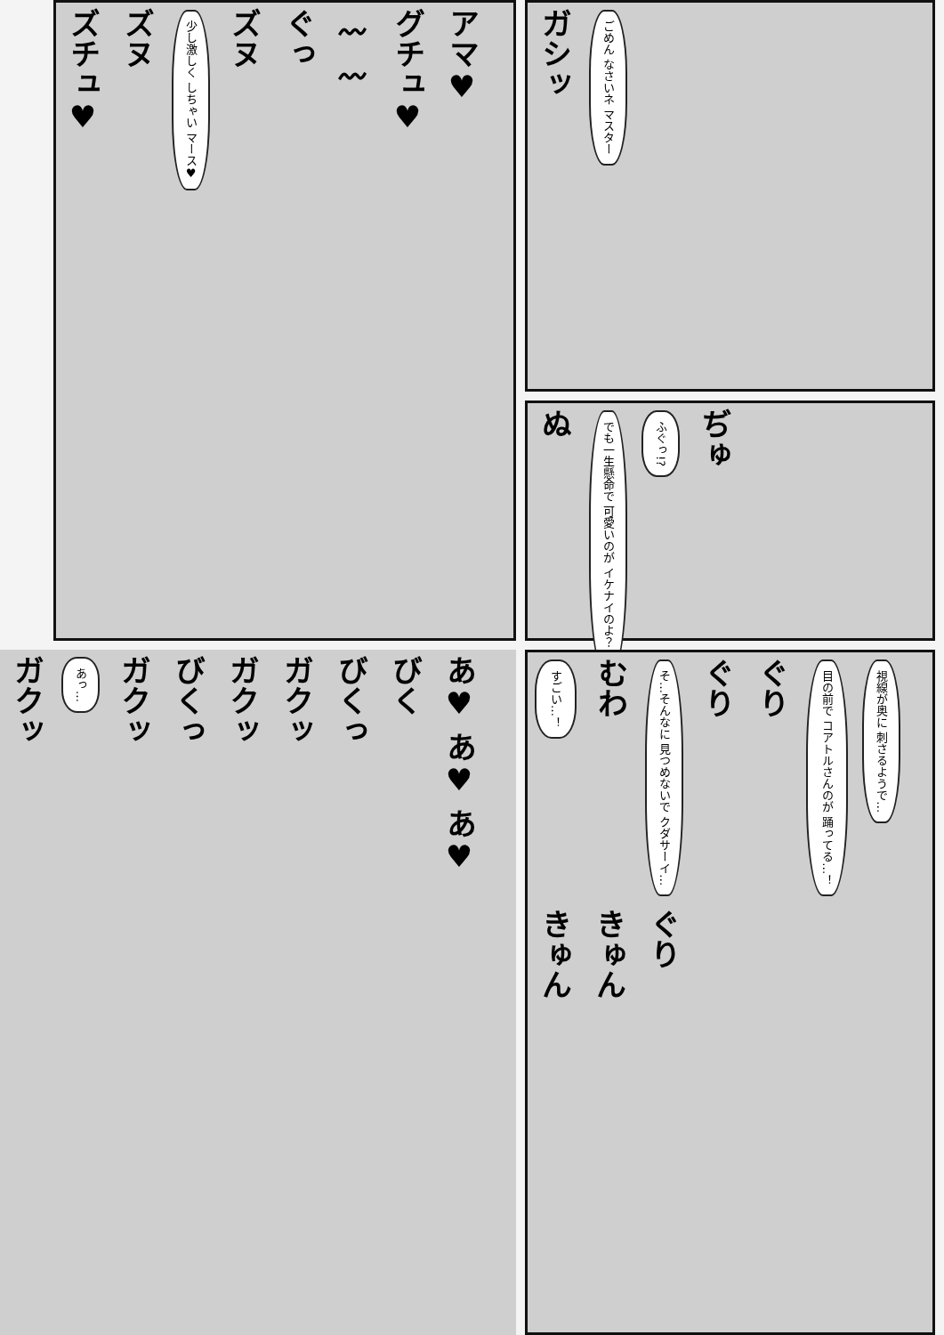ズチュ♥ ズヌ 少し激しく しちゃい マース♥ ズヌ ぐっ 〰〰 グチュ♥ アマ♥
ガシッ ごめん なさいネ マスター
ぬ でも一生懸命で 可愛いのが イケナイのよ？♥ ふぐっ!? ぢゅ
ガクッ あっ… ガクッ びくっ ガクッ ガクッ びくっ びく あ♥ あ♥ あ♥
すごい…！ むわ そ…そんなに 見つめないで クダサーイ… ぐり ぐり 目の前で コアトルさんのが 踊ってる…！ 視線が奥に 刺さるようで… きゅん きゅん ぐり